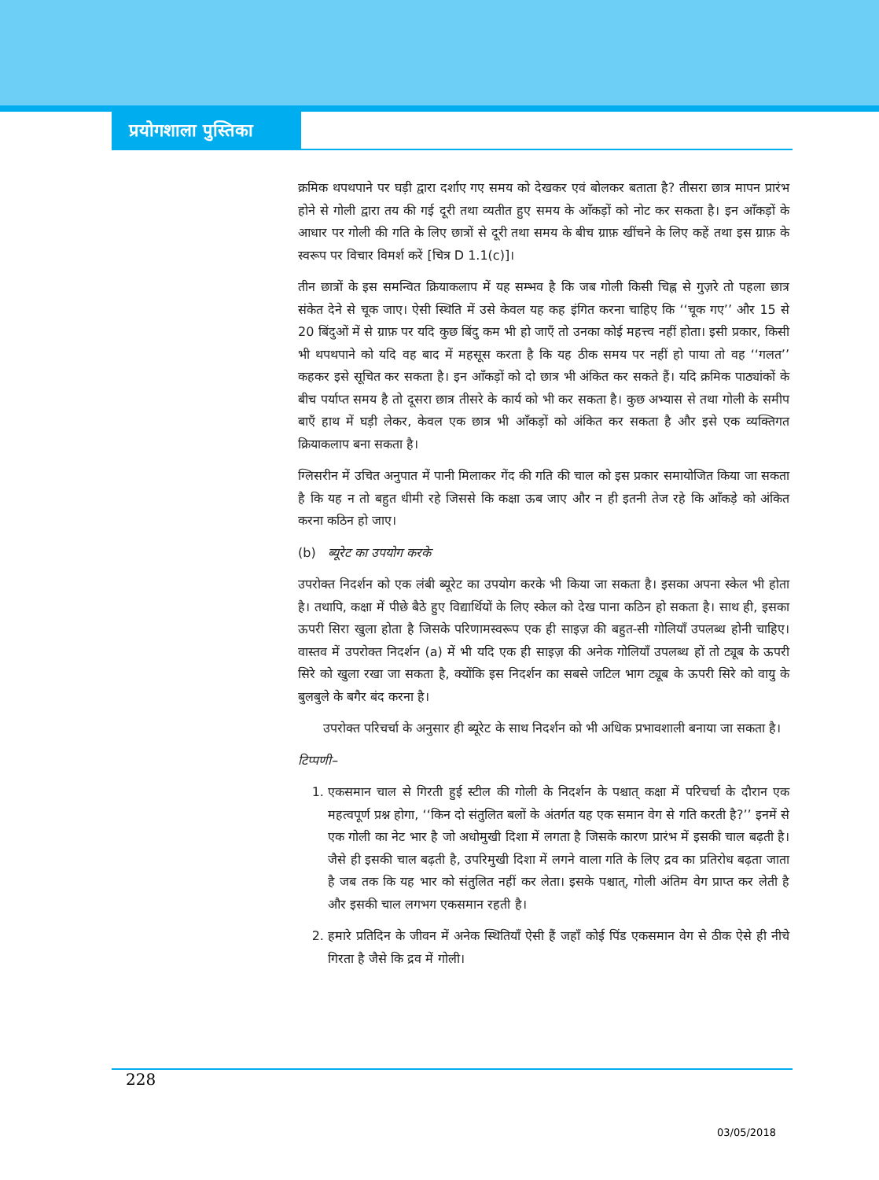प्रयोगशाला पुस्तिका
क्रमिक थपथपाने पर घड़ी द्वारा दर्शाए गए समय को देखकर एवं बोलकर बताता है? तीसरा छात्र मापन प्रारंभ होने से गोली द्वारा तय की गई दूरी तथा व्यतीत हुए समय के आँकड़ों को नोट कर सकता है। इन आँकड़ों के आधार पर गोली की गति के लिए छात्रों से दूरी तथा समय के बीच ग्राफ़ खींचने के लिए कहें तथा इस ग्राफ़ के स्वरूप पर विचार विमर्श करें [चित्र D 1.1(c)]।
तीन छात्रों के इस समन्वित क्रियाकलाप में यह सम्भव है कि जब गोली किसी चिह्न से गुज़रे तो पहला छात्र संकेत देने से चूक जाए। ऐसी स्थिति में उसे केवल यह कह इंगित करना चाहिए कि ‘‘चूक गए’’ और 15 से 20 बिंदुओं में से ग्राफ़ पर यदि कुछ बिंदु कम भी हो जाएँ तो उनका कोई महत्त्व नहीं होता। इसी प्रकार, किसी भी थपथपाने को यदि वह बाद में महसूस करता है कि यह ठीक समय पर नहीं हो पाया तो वह ‘‘गलत’’ कहकर इसे सूचित कर सकता है। इन आँकड़ों को दो छात्र भी अंकित कर सकते हैं। यदि क्रमिक पाठ्यांकों के बीच पर्याप्त समय है तो दूसरा छात्र तीसरे के कार्य को भी कर सकता है। कुछ अभ्यास से तथा गोली के समीप बाएँ हाथ में घड़ी लेकर, केवल एक छात्र भी आँकड़ों को अंकित कर सकता है और इसे एक व्यक्तिगत क्रियाकलाप बना सकता है।
ग्लिसरीन में उचित अनुपात में पानी मिलाकर गेंद की गति की चाल को इस प्रकार समायोजित किया जा सकता है कि यह न तो बहुत धीमी रहे जिससे कि कक्षा ऊब जाए और न ही इतनी तेज रहे कि आँकड़े को अंकित करना कठिन हो जाए।
(b) ब्यूरेट का उपयोग करके
उपरोक्त निदर्शन को एक लंबी ब्यूरेट का उपयोग करके भी किया जा सकता है। इसका अपना स्केल भी होता है। तथापि, कक्षा में पीछे बैठे हुए विद्यार्थियों के लिए स्केल को देख पाना कठिन हो सकता है। साथ ही, इसका ऊपरी सिरा खुला होता है जिसके परिणामस्वरूप एक ही साइज़ की बहुत-सी गोलियाँ उपलब्ध होनी चाहिए। वास्तव में उपरोक्त निदर्शन (a) में भी यदि एक ही साइज़ की अनेक गोलियाँ उपलब्ध हों तो ट्यूब के ऊपरी सिरे को खुला रखा जा सकता है, क्योंकि इस निदर्शन का सबसे जटिल भाग ट्यूब के ऊपरी सिरे को वायु के बुलबुले के बगैर बंद करना है।
उपरोक्त परिचर्चा के अनुसार ही ब्यूरेट के साथ निदर्शन को भी अधिक प्रभावशाली बनाया जा सकता है।
टिप्पणी–
1. एकसमान चाल से गिरती हुई स्टील की गोली के निदर्शन के पश्चात् कक्षा में परिचर्चा के दौरान एक महत्वपूर्ण प्रश्न होगा, ‘‘किन दो संतुलित बलों के अंतर्गत यह एक समान वेग से गति करती है?’’ इनमें से एक गोली का नेट भार है जो अधोमुखी दिशा में लगता है जिसके कारण प्रारंभ में इसकी चाल बढ़ती है। जैसे ही इसकी चाल बढ़ती है, उपरिमुखी दिशा में लगने वाला गति के लिए द्रव का प्रतिरोध बढ़ता जाता है जब तक कि यह भार को संतुलित नहीं कर लेता। इसके पश्चात्, गोली अंतिम वेग प्राप्त कर लेती है और इसकी चाल लगभग एकसमान रहती है।
2. हमारे प्रतिदिन के जीवन में अनेक स्थितियाँ ऐसी हैं जहाँ कोई पिंड एकसमान वेग से ठीक ऐसे ही नीचे गिरता है जैसे कि द्रव में गोली।
228
03/05/2018